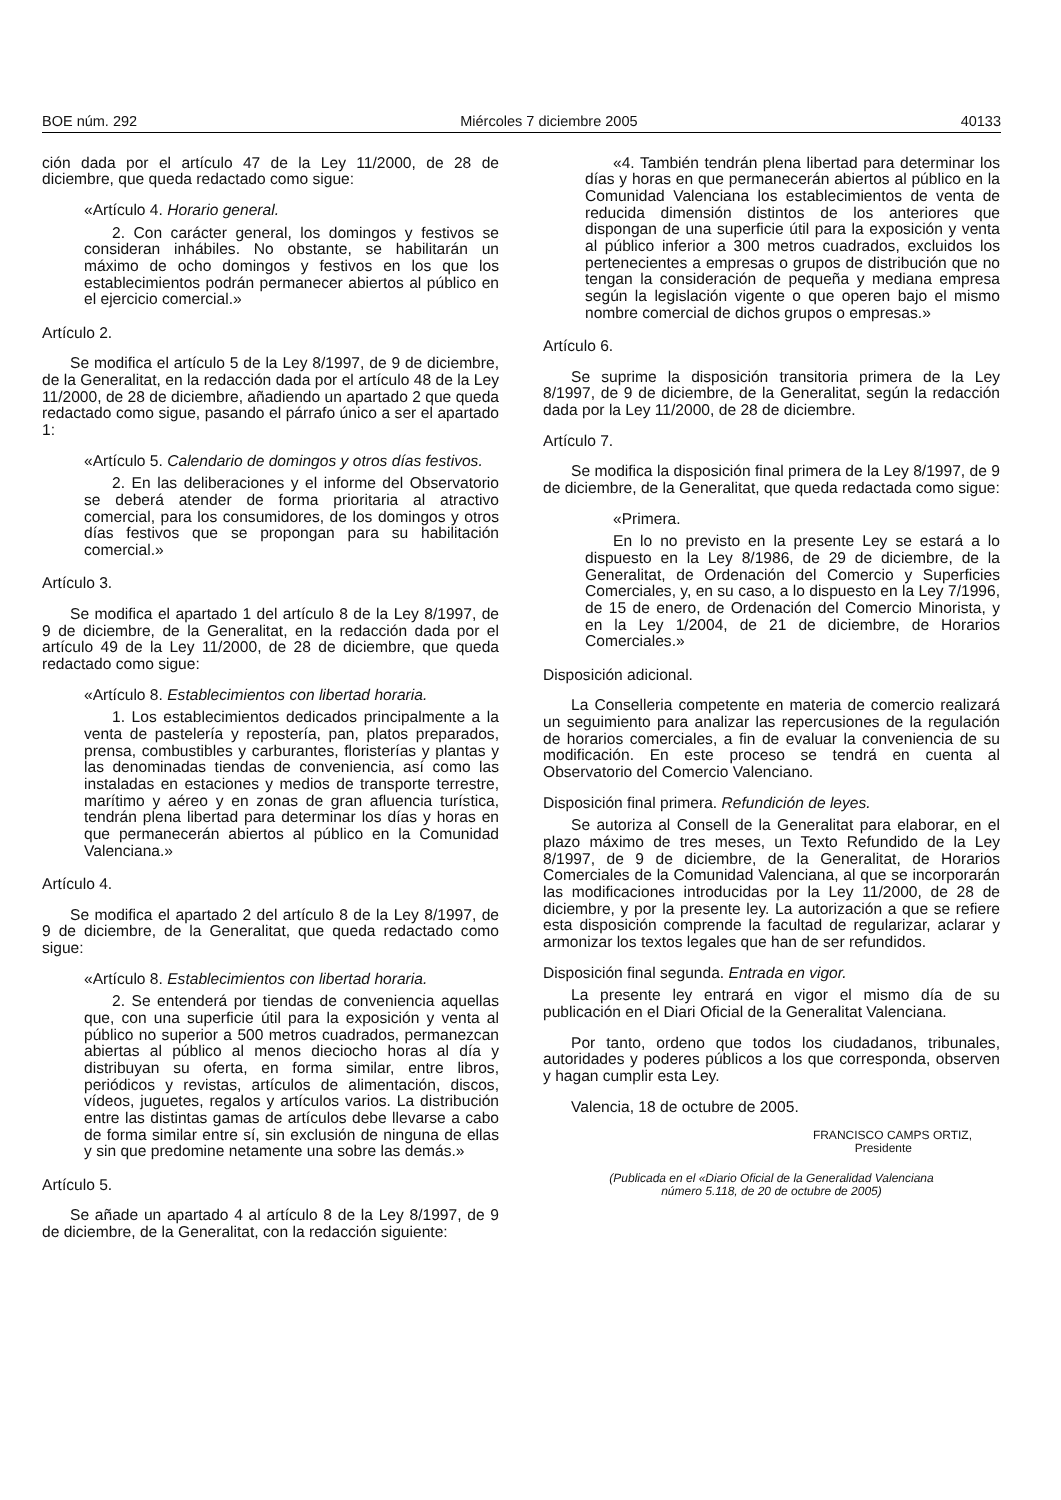BOE núm. 292 Miércoles 7 diciembre 2005 40133
ción dada por el artículo 47 de la Ley 11/2000, de 28 de diciembre, que queda redactado como sigue:
«Artículo 4. Horario general.
2. Con carácter general, los domingos y festivos se consideran inhábiles. No obstante, se habilitarán un máximo de ocho domingos y festivos en los que los establecimientos podrán permanecer abiertos al público en el ejercicio comercial.»
Artículo 2.
Se modifica el artículo 5 de la Ley 8/1997, de 9 de diciembre, de la Generalitat, en la redacción dada por el artículo 48 de la Ley 11/2000, de 28 de diciembre, añadiendo un apartado 2 que queda redactado como sigue, pasando el párrafo único a ser el apartado 1:
«Artículo 5. Calendario de domingos y otros días festivos.
2. En las deliberaciones y el informe del Observatorio se deberá atender de forma prioritaria al atractivo comercial, para los consumidores, de los domingos y otros días festivos que se propongan para su habilitación comercial.»
Artículo 3.
Se modifica el apartado 1 del artículo 8 de la Ley 8/1997, de 9 de diciembre, de la Generalitat, en la redacción dada por el artículo 49 de la Ley 11/2000, de 28 de diciembre, que queda redactado como sigue:
«Artículo 8. Establecimientos con libertad horaria.
1. Los establecimientos dedicados principalmente a la venta de pastelería y repostería, pan, platos preparados, prensa, combustibles y carburantes, floristerías y plantas y las denominadas tiendas de conveniencia, así como las instaladas en estaciones y medios de transporte terrestre, marítimo y aéreo y en zonas de gran afluencia turística, tendrán plena libertad para determinar los días y horas en que permanecerán abiertos al público en la Comunidad Valenciana.»
Artículo 4.
Se modifica el apartado 2 del artículo 8 de la Ley 8/1997, de 9 de diciembre, de la Generalitat, que queda redactado como sigue:
«Artículo 8. Establecimientos con libertad horaria.
2. Se entenderá por tiendas de conveniencia aquellas que, con una superficie útil para la exposición y venta al público no superior a 500 metros cuadrados, permanezcan abiertas al público al menos dieciocho horas al día y distribuyan su oferta, en forma similar, entre libros, periódicos y revistas, artículos de alimentación, discos, vídeos, juguetes, regalos y artículos varios. La distribución entre las distintas gamas de artículos debe llevarse a cabo de forma similar entre sí, sin exclusión de ninguna de ellas y sin que predomine netamente una sobre las demás.»
Artículo 5.
Se añade un apartado 4 al artículo 8 de la Ley 8/1997, de 9 de diciembre, de la Generalitat, con la redacción siguiente:
«4. También tendrán plena libertad para determinar los días y horas en que permanecerán abiertos al público en la Comunidad Valenciana los establecimientos de venta de reducida dimensión distintos de los anteriores que dispongan de una superficie útil para la exposición y venta al público inferior a 300 metros cuadrados, excluidos los pertenecientes a empresas o grupos de distribución que no tengan la consideración de pequeña y mediana empresa según la legislación vigente o que operen bajo el mismo nombre comercial de dichos grupos o empresas.»
Artículo 6.
Se suprime la disposición transitoria primera de la Ley 8/1997, de 9 de diciembre, de la Generalitat, según la redacción dada por la Ley 11/2000, de 28 de diciembre.
Artículo 7.
Se modifica la disposición final primera de la Ley 8/1997, de 9 de diciembre, de la Generalitat, que queda redactada como sigue:
«Primera.
En lo no previsto en la presente Ley se estará a lo dispuesto en la Ley 8/1986, de 29 de diciembre, de la Generalitat, de Ordenación del Comercio y Superficies Comerciales, y, en su caso, a lo dispuesto en la Ley 7/1996, de 15 de enero, de Ordenación del Comercio Minorista, y en la Ley 1/2004, de 21 de diciembre, de Horarios Comerciales.»
Disposición adicional.
La Conselleria competente en materia de comercio realizará un seguimiento para analizar las repercusiones de la regulación de horarios comerciales, a fin de evaluar la conveniencia de su modificación. En este proceso se tendrá en cuenta al Observatorio del Comercio Valenciano.
Disposición final primera. Refundición de leyes.
Se autoriza al Consell de la Generalitat para elaborar, en el plazo máximo de tres meses, un Texto Refundido de la Ley 8/1997, de 9 de diciembre, de la Generalitat, de Horarios Comerciales de la Comunidad Valenciana, al que se incorporarán las modificaciones introducidas por la Ley 11/2000, de 28 de diciembre, y por la presente ley. La autorización a que se refiere esta disposición comprende la facultad de regularizar, aclarar y armonizar los textos legales que han de ser refundidos.
Disposición final segunda. Entrada en vigor.
La presente ley entrará en vigor el mismo día de su publicación en el Diari Oficial de la Generalitat Valenciana.
Por tanto, ordeno que todos los ciudadanos, tribunales, autoridades y poderes públicos a los que corresponda, observen y hagan cumplir esta Ley.
Valencia, 18 de octubre de 2005.
FRANCISCO CAMPS ORTIZ,
Presidente
(Publicada en el «Diario Oficial de la Generalidad Valenciana
número 5.118, de 20 de octubre de 2005)